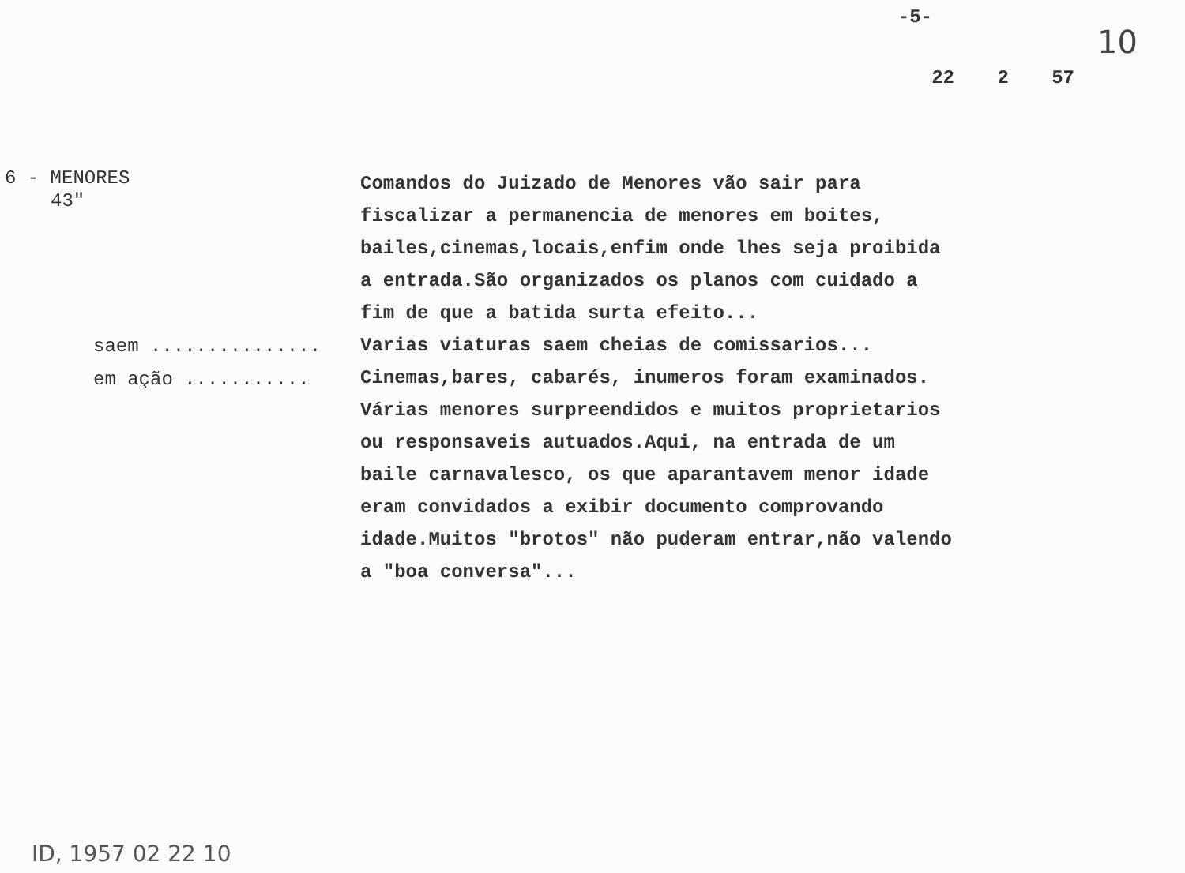-5-
10
22 2 57
6 - MENORES
43"
saem ...............
em ação ...........
Comandos do Juizado de Menores vão sair para fiscalizar a permanencia de menores em boites, bailes,cinemas,locais,enfim onde lhes seja proibida a entrada.São organizados os planos com cuidado a fim de que a batida surta efeito...
Varias viaturas saem cheias de comissarios...
Cinemas,bares, cabarés, inumeros foram examinados. Várias menores surpreendidos e muitos proprietarios ou responsaveis autuados.Aqui, na entrada de um baile carnavalesco, os que aparantavem menor idade eram convidados a exibir documento comprovando idade.Muitos "brotos" não puderam entrar,não valendo a "boa conversa"...
ID, 1957 02 22 10